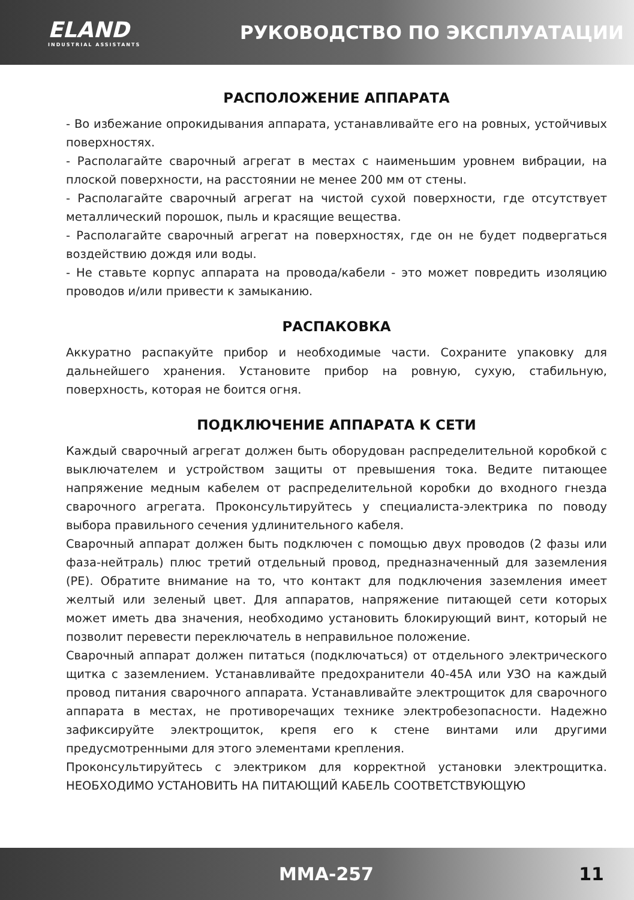ELAND
INDUSTRIAL ASSISTANTS
РУКОВОДСТВО ПО ЭКСПЛУАТАЦИИ
РАСПОЛОЖЕНИЕ АППАРАТА
- Во избежание опрокидывания аппарата, устанавливайте его на ровных, устойчивых поверхностях.
- Располагайте сварочный агрегат в местах с наименьшим уровнем вибрации, на плоской поверхности, на расстоянии не менее 200 мм от стены.
- Располагайте сварочный агрегат на чистой сухой поверхности, где отсутствует металлический порошок, пыль и красящие вещества.
- Располагайте сварочный агрегат на поверхностях, где он не будет подвергаться воздействию дождя или воды.
- Не ставьте корпус аппарата на провода/кабели - это может повредить изоляцию проводов и/или привести к замыканию.
РАСПАКОВКА
Аккуратно распакуйте прибор и необходимые части. Сохраните упаковку для дальнейшего хранения. Установите прибор на ровную, сухую, стабильную, поверхность, которая не боится огня.
ПОДКЛЮЧЕНИЕ АППАРАТА К СЕТИ
Каждый сварочный агрегат должен быть оборудован распределительной коробкой с выключателем и устройством защиты от превышения тока. Ведите питающее напряжение медным кабелем от распределительной коробки до входного гнезда сварочного агрегата. Проконсультируйтесь у специалиста-электрика по поводу выбора правильного сечения удлинительного кабеля.
Сварочный аппарат должен быть подключен с помощью двух проводов (2 фазы или фаза-нейтраль) плюс третий отдельный провод, предназначенный для заземления (PE). Обратите внимание на то, что контакт для подключения заземления имеет желтый или зеленый цвет. Для аппаратов, напряжение питающей сети которых может иметь два значения, необходимо установить блокирующий винт, который не позволит перевести переключатель в неправильное положение.
Сварочный аппарат должен питаться (подключаться) от отдельного электрического щитка с заземлением. Устанавливайте предохранители 40-45А или УЗО на каждый провод питания сварочного аппарата. Устанавливайте электрощиток для сварочного аппарата в местах, не противоречащих технике электробезопасности. Надежно зафиксируйте электрощиток, крепя его к стене винтами или другими предусмотренными для этого элементами крепления.
Проконсультируйтесь с электриком для корректной установки электрощитка. НЕОБХОДИМО УСТАНОВИТЬ НА ПИТАЮЩИЙ КАБЕЛЬ СООТВЕТСТВУЮЩУЮ
MMA-257 11